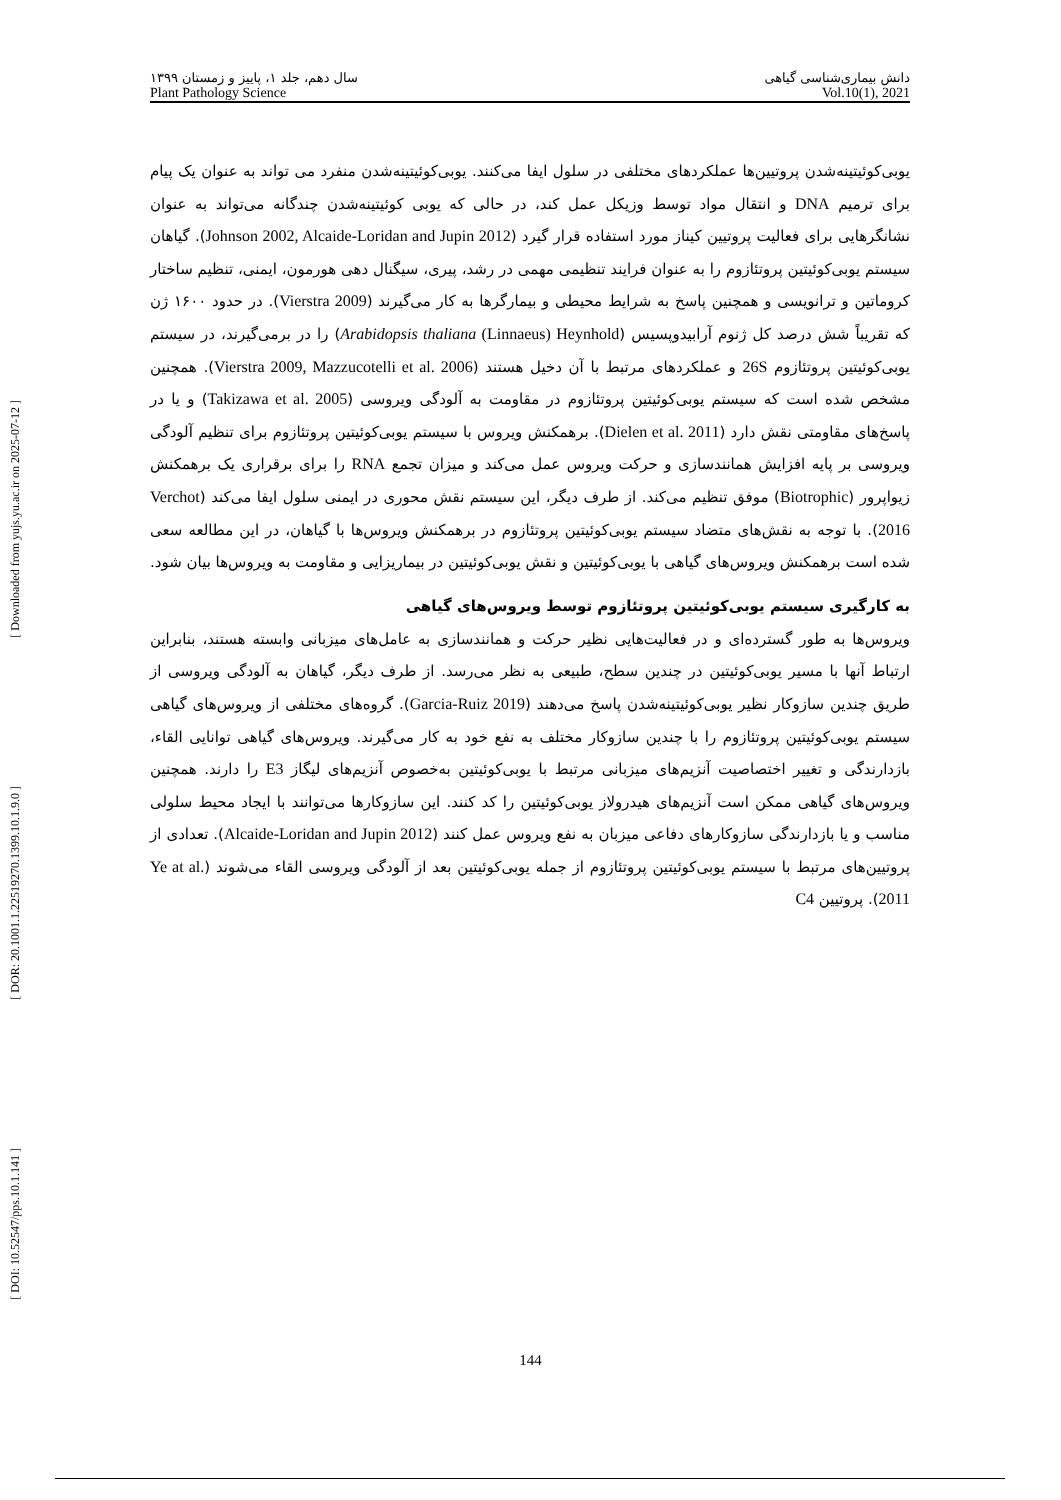[ Downloaded from yujs.yu.ac.ir on 2025-07-12 ]
[ DOR: 20.1001.1.22519270.1399.10.1.9.0 ]
[ DOI: 10.52547/pps.10.1.141 ]
دانش بیماری‌شناسی گیاهی سال دهم، جلد ۱، پاییز و زمستان ۱۳۹۹
Plant Pathology Science Vol.10(1), 2021
یوبی‌کوئیتینه‌شدن پروتیین‌ها عملکردهای مختلفی در سلول ایفا می‌کنند. یوبی‌کوئیتینه‌شدن منفرد می تواند به عنوان یک پیام برای ترمیم DNA و انتقال مواد توسط وزیکل عمل کند، در حالی که یوبی کوئیتینه‌شدن چندگانه می‌تواند به عنوان نشانگرهایی برای فعالیت پروتیین کیناز مورد استفاده قرار گیرد (Johnson 2002, Alcaide-Loridan and Jupin 2012). گیاهان سیستم یوبی‌کوئیتین پروتئازوم را به عنوان فرایند تنظیمی مهمی در رشد، پیری، سیگنال دهی هورمون، ایمنی، تنظیم ساختار کروماتین و ترانویسی و همچنین پاسخ به شرایط محیطی و بیمارگرها به کار می‌گیرند (Vierstra 2009). در حدود ۱۶۰۰ ژن که تقریباً شش درصد کل ژنوم آرابیدوپسیس (Arabidopsis thaliana (Linnaeus) Heynhold) را در برمی‌گیرند، در سیستم یوبی‌کوئیتین پروتئازوم 26S و عملکردهای مرتبط با آن دخیل هستند (Vierstra 2009, Mazzucotelli et al. 2006). همچنین مشخص شده است که سیستم یوبی‌کوئیتین پروتئازوم در مقاومت به آلودگی ویروسی (Takizawa et al. 2005) و یا در پاسخ‌های مقاومتی نقش دارد (Dielen et al. 2011). برهمکنش ویروس با سیستم یوبی‌کوئیتین پروتئازوم برای تنظیم آلودگی ویروسی بر پایه افزایش همانندسازی و حرکت ویروس عمل می‌کند و میزان تجمع RNA را برای برقراری یک برهمکنش زیواپرور (Biotrophic) موفق تنظیم می‌کند. از طرف دیگر، این سیستم نقش محوری در ایمنی سلول ایفا می‌کند (Verchot 2016). با توجه به نقش‌های متضاد سیستم یوبی‌کوئیتین پروتئازوم در برهمکنش ویروس‌ها با گیاهان، در این مطالعه سعی شده است برهمکنش ویروس‌های گیاهی با یوبی‌کوئیتین و نقش یوبی‌کوئیتین در بیماریزایی و مقاومت به ویروس‌ها بیان شود.
به کارگیری سیستم یوبی‌کوئیتین پروتئازوم توسط ویروس‌های گیاهی
ویروس‌ها به طور گسترده‌ای و در فعالیت‌هایی نظیر حرکت و همانندسازی به عامل‌های میزبانی وابسته هستند، بنابراین ارتباط آنها با مسیر یوبی‌کوئیتین در چندین سطح، طبیعی به نظر می‌رسد. از طرف دیگر، گیاهان به آلودگی ویروسی از طریق چندین سازوکار نظیر یوبی‌کوئیتینه‌شدن پاسخ می‌دهند (Garcia-Ruiz 2019). گروه‌های مختلفی از ویروس‌های گیاهی سیستم یوبی‌کوئیتین پروتئازوم را با چندین سازوکار مختلف به نفع خود به کار می‌گیرند. ویروس‌های گیاهی توانایی القاء، بازدارندگی و تغییر اختصاصیت آنزیم‌های میزبانی مرتبط با یوبی‌کوئیتین به‌خصوص آنزیم‌های لیگاز E3 را دارند. همچنین ویروس‌های گیاهی ممکن است آنزیم‌های هیدرولاز یوبی‌کوئیتین را کد کنند. این سازوکارها می‌توانند با ایجاد محیط سلولی مناسب و یا بازدارندگی سازوکارهای دفاعی میزبان به نفع ویروس عمل کنند (Alcaide-Loridan and Jupin 2012). تعدادی از پروتیین‌های مرتبط با سیستم یوبی‌کوئیتین پروتئازوم از جمله یوبی‌کوئیتین بعد از آلودگی ویروسی القاء می‌شوند (Ye at al. 2011). پروتیین C4
144